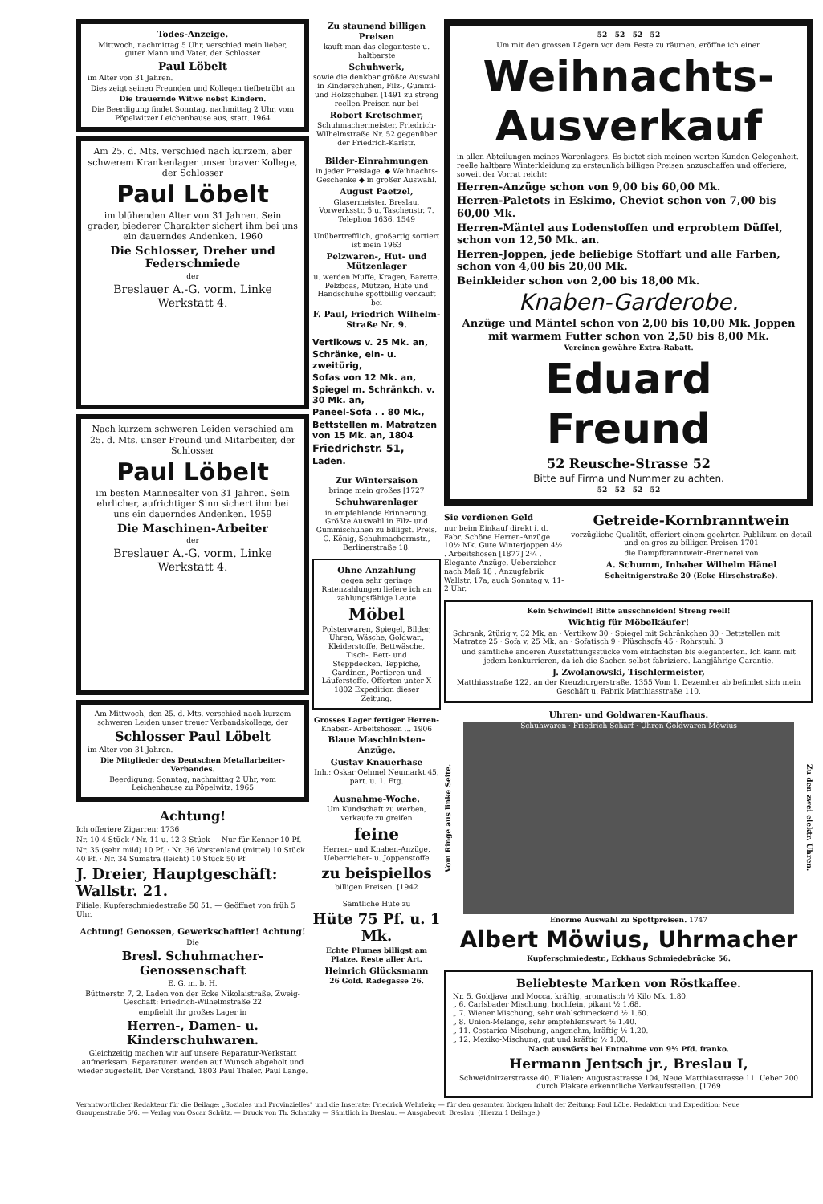Todes-Anzeige.
Mittwoch, nachmittag 5 Uhr, verschied mein lieber, guter Mann und Vater, der Schlosser
Paul Löbelt
im Alter von 31 Jahren.
Dies zeigt seinen Freunden und Kollegen tiefbetrübt an
Die trauernde Witwe nebst Kindern.
Die Beerdigung findet Sonntag, nachmittag 2 Uhr, vom Pöpelwitzer Leichenhause aus, statt. 1964
Am 25. d. Mts. verschied nach kurzem, aber schwerem Krankenlager unser braver Kollege, der Schlosser
Paul Löbelt
im blühenden Alter von 31 Jahren. Sein grader, biederer Charakter sichert ihm bei uns ein dauerndes Andenken. 1960
Die Schlosser, Dreher und Federschmiede
der
Breslauer A.-G. vorm. Linke Werkstatt 4.
Nach kurzem schweren Leiden verschied am 25. d. Mts. unser Freund und Mitarbeiter, der Schlosser
Paul Löbelt
im besten Mannesalter von 31 Jahren. Sein ehrlicher, aufrichtiger Sinn sichert ihm bei uns ein dauerndes Andenken. 1959
Die Maschinen-Arbeiter
der
Breslauer A.-G. vorm. Linke Werkstatt 4.
Am Mittwoch, den 25. d. Mts. verschied nach kurzem schweren Leiden unser treuer Verbandskollege, der
Schlosser Paul Löbelt
im Alter von 31 Jahren.
Die Mitglieder des Deutschen Metallarbeiter-Verbandes.
Beerdigung: Sonntag, nachmittag 2 Uhr, vom Leichenhause zu Pöpelwitz. 1965
Achtung!
Ich offeriere Zigarren: 1736
Nr. 10 4 Stück / Nr. 11 u. 12 3 Stück — Nur für Kenner 10 Pf.
Nr. 35 (sehr mild) 10 Pf. · Nr. 36 Vorstenland (mittel) 10 Stück 40 Pf. · Nr. 34 Sumatra (leicht) 10 Stück 50 Pf.
J. Dreier, Hauptgeschäft: Wallstr. 21.
Filiale: Kupferschmiedestraße 50 51. — Geöffnet von früh 5 Uhr.
Achtung! Genossen, Gewerkschaftler! Achtung!
Die
Bresl. Schuhmacher-Genossenschaft
E. G. m. b. H.
Büttnerstr. 7, 2. Laden von der Ecke Nikolaistraße. Zweig-Geschäft: Friedrich-Wilhelmstraße 22
empfiehlt ihr großes Lager in
Herren-, Damen- u. Kinderschuhwaren.
Gleichzeitig machen wir auf unsere Reparatur-Werkstatt aufmerksam. Reparaturen werden auf Wunsch abgeholt und wieder zugestellt. Der Vorstand. 1803 Paul Thaler. Paul Lange.
Zu staunend billigen Preisen
kauft man das eleganteste u. haltbarste
Schuhwerk,
sowie die denkbar größte Auswahl in Kinderschuhen, Filz-, Gummi- und Holzschuhen [1491 zu streng reellen Preisen nur bei
Robert Kretschmer,
Schuhmachermeister, Friedrich-Wilhelmstraße Nr. 52 gegenüber der Friedrich-Karlstr.
Bilder-Einrahmungen
in jeder Preislage. ◆ Weihnachts-Geschenke ◆ in großer Auswahl.
August Paetzel,
Glasermeister, Breslau, Vorwerksstr. 5 u. Taschenstr. 7. Telephon 1636. 1549
Unübertrefflich, großartig sortiert ist mein 1963
Pelzwaren-, Hut- und Mützenlager
u. werden Muffe, Kragen, Barette, Pelzboas, Mützen, Hüte und Handschuhe spottbillig verkauft bei
F. Paul, Friedrich Wilhelm-Straße Nr. 9.
Vertikows v. 25 Mk. an,
Schränke, ein- u. zweitürig,
Sofas von 12 Mk. an,
Spiegel m. Schränkch. v. 30 Mk. an,
Paneel-Sofa . . 80 Mk.,
Bettstellen m. Matratzen von 15 Mk. an, 1804
Friedrichstr. 51,
Laden.
Zur Wintersaison
bringe mein großes [1727
Schuhwarenlager
in empfehlende Erinnerung. Größte Auswahl in Filz- und Gummischuhen zu billigst. Preis. C. König, Schuhmachermstr., Berlinerstraße 18.
Ohne Anzahlung
gegen sehr geringe Ratenzahlungen liefere ich an zahlungsfähige Leute
Möbel
Polsterwaren, Spiegel, Bilder, Uhren, Wäsche, Goldwar., Kleiderstoffe, Bettwäsche, Tisch-, Bett- und Steppdecken, Teppiche, Gardinen, Portieren und Läuferstoffe. Offerten unter X 1802 Expedition dieser Zeitung.
Grosses Lager fertiger Herren- Knaben- Arbeitshosen ... 1906
Blaue Maschinisten-Anzüge.
Gustav Knauerhase
Inh.: Oskar Oehmel Neumarkt 45, part. u. 1. Etg.
Ausnahme-Woche.
Um Kundschaft zu werben, verkaufe zu greifen
feine
Herren- und Knaben-Anzüge, Ueberzieher- u. Joppenstoffe
zu beispiellos
billigen Preisen. [1942
Sämtliche Hüte zu
Hüte 75 Pf. u. 1 Mk.
Echte Plumes billigst am Platze. Reste aller Art.
Heinrich Glücksmann
26 Gold. Radegasse 26.
52 52 52 52
Um mit den grossen Lägern vor dem Feste zu räumen, eröffne ich einen
Weihnachts-
Ausverkauf
in allen Abteilungen meines Warenlagers. Es bietet sich meinen werten Kunden Gelegenheit, reelle haltbare Winterkleidung zu erstaunlich billigen Preisen anzuschaffen und offeriere, soweit der Vorrat reicht:
Herren-Anzüge schon von 9,00 bis 60,00 Mk.
Herren-Paletots in Eskimo, Cheviot schon von 7,00 bis 60,00 Mk.
Herren-Mäntel aus Lodenstoffen und erprobtem Düffel, schon von 12,50 Mk. an.
Herren-Joppen, jede beliebige Stoffart und alle Farben, schon von 4,00 bis 20,00 Mk.
Beinkleider schon von 2,00 bis 18,00 Mk.
Knaben-Garderobe.
Anzüge und Mäntel schon von 2,00 bis 10,00 Mk. Joppen mit warmem Futter schon von 2,50 bis 8,00 Mk.
Vereinen gewähre Extra-Rabatt.
Eduard Freund
52 Reusche-Strasse 52
Bitte auf Firma und Nummer zu achten.
52 52 52 52
Sie verdienen Geld
nur beim Einkauf direkt i. d. Fabr. Schöne Herren-Anzüge 10½ Mk. Gute Winterjoppen 4½ . Arbeitshosen [1877] 2¾ . Elegante Anzüge, Ueberzieher nach Maß 18 . Anzugfabrik Wallstr. 17a, auch Sonntag v. 11-2 Uhr.
Getreide-Kornbranntwein
vorzügliche Qualität, offeriert einem geehrten Publikum en detail und en gros zu billigen Preisen 1701
die Dampfbranntwein-Brennerei von
A. Schumm, Inhaber Wilhelm Hänel
Scheitnigerstraße 20 (Ecke Hirschstraße).
Kein Schwindel! Bitte ausschneiden! Streng reell!
Wichtig für Möbelkäufer!
Schrank, 2türig v. 32 Mk. an · Vertikow 30 · Spiegel mit Schränkchen 30 · Bettstellen mit Matratze 25 · Sofa v. 25 Mk. an · Sofatisch 9 · Plüschsofa 45 · Rohrstuhl 3
und sämtliche anderen Ausstattungsstücke vom einfachsten bis elegantesten. Ich kann mit jedem konkurrieren, da ich die Sachen selbst fabriziere. Langjährige Garantie.
J. Zwolanowski, Tischlermeister,
Matthiasstraße 122, an der Kreuzburgerstraße. 1355 Vom 1. Dezember ab befindet sich mein Geschäft u. Fabrik Matthiasstraße 110.
Uhren- und Goldwaren-Kaufhaus.
Vom Ringe aus linke Seite.
Schuhwaren · Friedrich Scharf · Uhren-Goldwaren Möwius
Zu den zwei elektr. Uhren.
Enorme Auswahl zu Spottpreisen. 1747
Albert Möwius, Uhrmacher
Kupferschmiedestr., Eckhaus Schmiedebrücke 56.
Beliebteste Marken von Röstkaffee.
Nr. 5. Goldjava und Mocca, kräftig, aromatisch ½ Kilo Mk. 1.80.
„ 6. Carlsbader Mischung, hochfein, pikant ½ 1.68.
„ 7. Wiener Mischung, sehr wohlschmeckend ½ 1.60.
„ 8. Union-Melange, sehr empfehlenswert ½ 1.40.
„ 11. Costarica-Mischung, angenehm, kräftig ½ 1.20.
„ 12. Mexiko-Mischung, gut und kräftig ½ 1.00.
Nach auswärts bei Entnahme von 9½ Pfd. franko.
Hermann Jentsch jr., Breslau I,
Schweidnitzerstrasse 40. Filialen: Augustastrasse 104, Neue Matthiasstrasse 11. Ueber 200 durch Plakate erkenntliche Verkaufsstellen. [1769
Verantwortlicher Redakteur für die Beilage: „Soziales und Provinzielles" und die Inserate: Friedrich Wehrlein; — für den gesamten übrigen Inhalt der Zeitung: Paul Löbe. Redaktion und Expedition: Neue Graupenstraße 5/6. — Verlag von Oscar Schütz. — Druck von Th. Schatzky — Sämtlich in Breslau. — Ausgabeort: Breslau. (Hierzu 1 Beilage.)